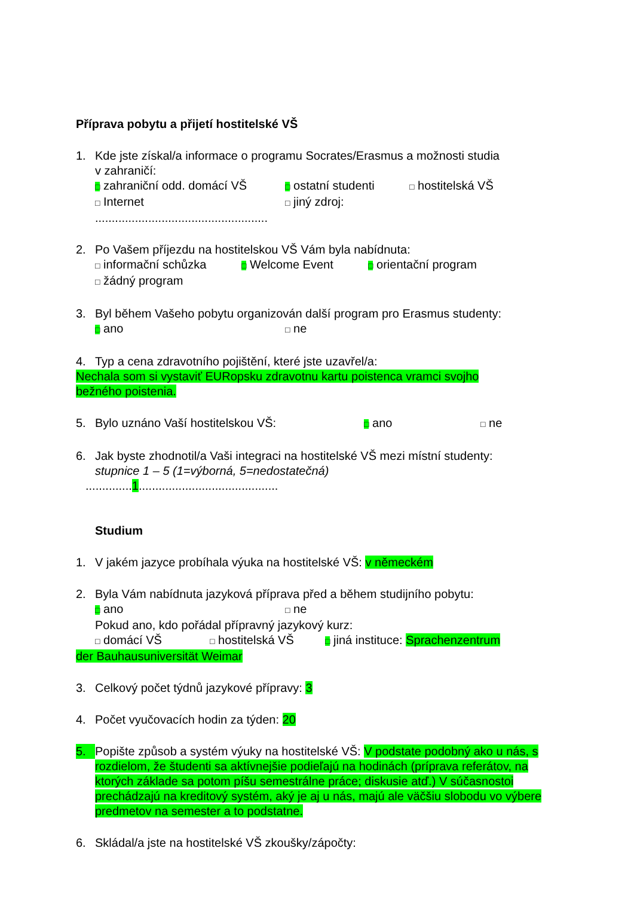Příprava pobytu a přijetí hostitelské VŠ
1. Kde jste získal/a informace o programu Socrates/Erasmus a možnosti studia
v zahraničí:
□ zahraniční odd. domácí VŠ □ ostatní studenti □ hostitelská VŠ
□ Internet □ jiný zdroj:
....................................................
2. Po Vašem příjezdu na hostitelskou VŠ Vám byla nabídnuta:
□ informační schůzka □ Welcome Event □ orientační program
□ žádný program
3. Byl během Vašeho pobytu organizován další program pro Erasmus studenty:
□ ano □ ne
4. Typ a cena zdravotního pojištění, které jste uzavřel/a:
Nechala som si vystaviť EURopsku zdravotnu kartu poistenca vramci svojho
bežného poistenia.
5. Bylo uznáno Vaší hostitelskou VŠ: □ ano □ ne
6. Jak byste zhodnotil/a Vaši integraci na hostitelské VŠ mezi místní studenty:
stupnice 1 – 5 (1=výborná, 5=nedostatečná)
..............1..........................................
Studium
1. V jakém jazyce probíhala výuka na hostitelské VŠ: v německém
2. Byla Vám nabídnuta jazyková příprava před a během studijního pobytu:
□ ano □ ne
Pokud ano, kdo pořádal přípravný jazykový kurz:
□ domácí VŠ □ hostitelská VŠ □ jiná instituce: Sprachenzentrum
der Bauhausuniversität Weimar
3. Celkový počet týdnů jazykové přípravy: 3
4. Počet vyučovacích hodin za týden: 20
5. Popište způsob a systém výuky na hostitelské VŠ: V podstate podobný ako u nás, s rozdielom, že študenti sa aktívnejšie podieľajú na hodinách (príprava referátov, na ktorých základe sa potom píšu semestrálne práce; diskusie atď.) V súčasnostoi prechádzajú na kreditový systém, aký je aj u nás, majú ale väčšiu slobodu vo výbere predmetov na semester a to podstatne.
6. Skládal/a jste na hostitelské VŠ zkoušky/zápočty: